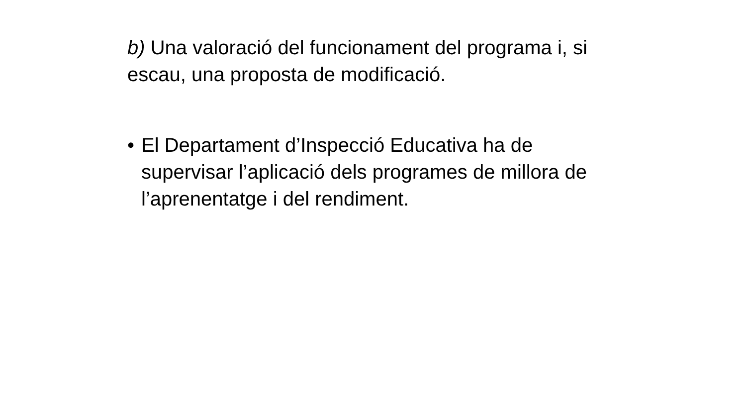b) Una valoració del funcionament del programa i, si escau, una proposta de modificació.
• El Departament d’Inspecció Educativa ha de supervisar l’aplicació dels programes de millora de l’aprenentatge i del rendiment.